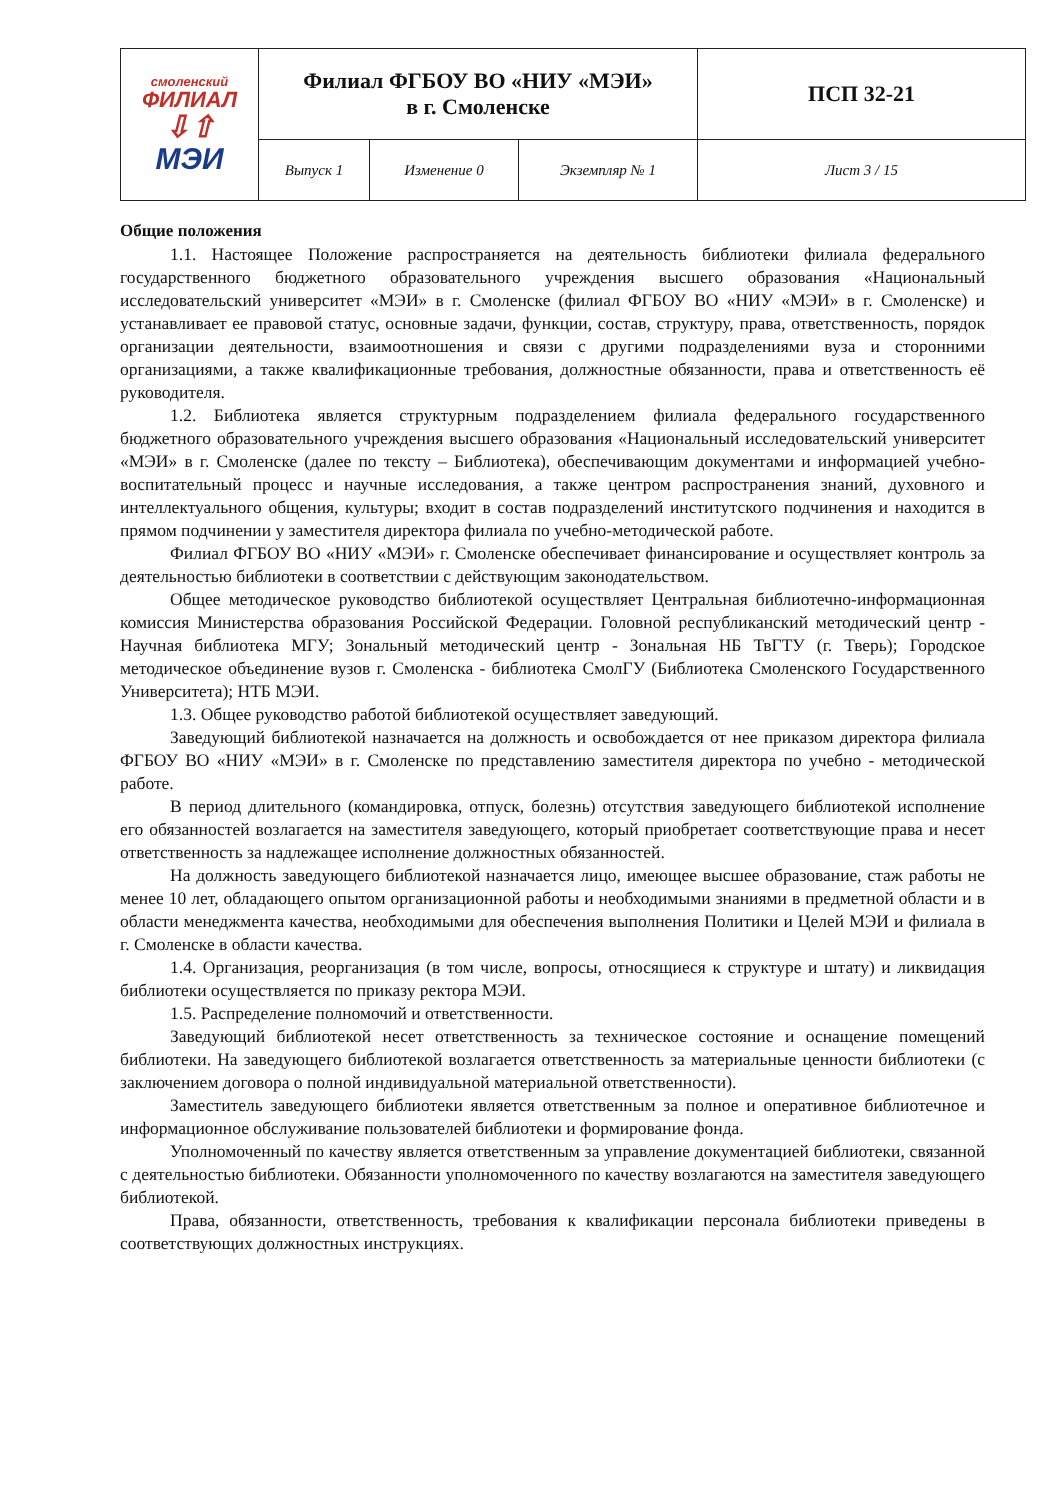| смоленский ФИЛИАЛ ⇩⇧ МЭИ | Филиал ФГБОУ ВО «НИУ «МЭИ» в г. Смоленске | | | ПСП 32-21 |
| | Выпуск 1 | Изменение 0 | Экземпляр № 1 | Лист 3 / 15 |
Общие положения
1.1. Настоящее Положение распространяется на деятельность библиотеки филиала федерального государственного бюджетного образовательного учреждения высшего образования «Национальный исследовательский университет «МЭИ» в г. Смоленске (филиал ФГБОУ ВО «НИУ «МЭИ» в г. Смоленске) и устанавливает ее правовой статус, основные задачи, функции, состав, структуру, права, ответственность, порядок организации деятельности, взаимоотношения и связи с другими подразделениями вуза и сторонними организациями, а также квалификационные требования, должностные обязанности, права и ответственность её руководителя.
1.2. Библиотека является структурным подразделением филиала федерального государственного бюджетного образовательного учреждения высшего образования «Национальный исследовательский университет «МЭИ» в г. Смоленске (далее по тексту – Библиотека), обеспечивающим документами и информацией учебно-воспитательный процесс и научные исследования, а также центром распространения знаний, духовного и интеллектуального общения, культуры; входит в состав подразделений институтского подчинения и находится в прямом подчинении у заместителя директора филиала по учебно-методической работе.
Филиал ФГБОУ ВО «НИУ «МЭИ» г. Смоленске обеспечивает финансирование и осуществляет контроль за деятельностью библиотеки в соответствии с действующим законодательством.
Общее методическое руководство библиотекой осуществляет Центральная библиотечно-информационная комиссия Министерства образования Российской Федерации. Головной республиканский методический центр - Научная библиотека МГУ; Зональный методический центр - Зональная НБ ТвГТУ (г. Тверь); Городское методическое объединение вузов г. Смоленска - библиотека СмолГУ (Библиотека Смоленского Государственного Университета); НТБ МЭИ.
1.3. Общее руководство работой библиотекой осуществляет заведующий.
Заведующий библиотекой назначается на должность и освобождается от нее приказом директора филиала ФГБОУ ВО «НИУ «МЭИ» в г. Смоленске по представлению заместителя директора по учебно - методической работе.
В период длительного (командировка, отпуск, болезнь) отсутствия заведующего библиотекой исполнение его обязанностей возлагается на заместителя заведующего, который приобретает соответствующие права и несет ответственность за надлежащее исполнение должностных обязанностей.
На должность заведующего библиотекой назначается лицо, имеющее высшее образование, стаж работы не менее 10 лет, обладающего опытом организационной работы и необходимыми знаниями в предметной области и в области менеджмента качества, необходимыми для обеспечения выполнения Политики и Целей МЭИ и филиала в г. Смоленске в области качества.
1.4. Организация, реорганизация (в том числе, вопросы, относящиеся к структуре и штату) и ликвидация библиотеки осуществляется по приказу ректора МЭИ.
1.5. Распределение полномочий и ответственности.
Заведующий библиотекой несет ответственность за техническое состояние и оснащение помещений библиотеки. На заведующего библиотекой возлагается ответственность за материальные ценности библиотеки (с заключением договора о полной индивидуальной материальной ответственности).
Заместитель заведующего библиотеки является ответственным за полное и оперативное библиотечное и информационное обслуживание пользователей библиотеки и формирование фонда.
Уполномоченный по качеству является ответственным за управление документацией библиотеки, связанной с деятельностью библиотеки. Обязанности уполномоченного по качеству возлагаются на заместителя заведующего библиотекой.
Права, обязанности, ответственность, требования к квалификации персонала библиотеки приведены в соответствующих должностных инструкциях.